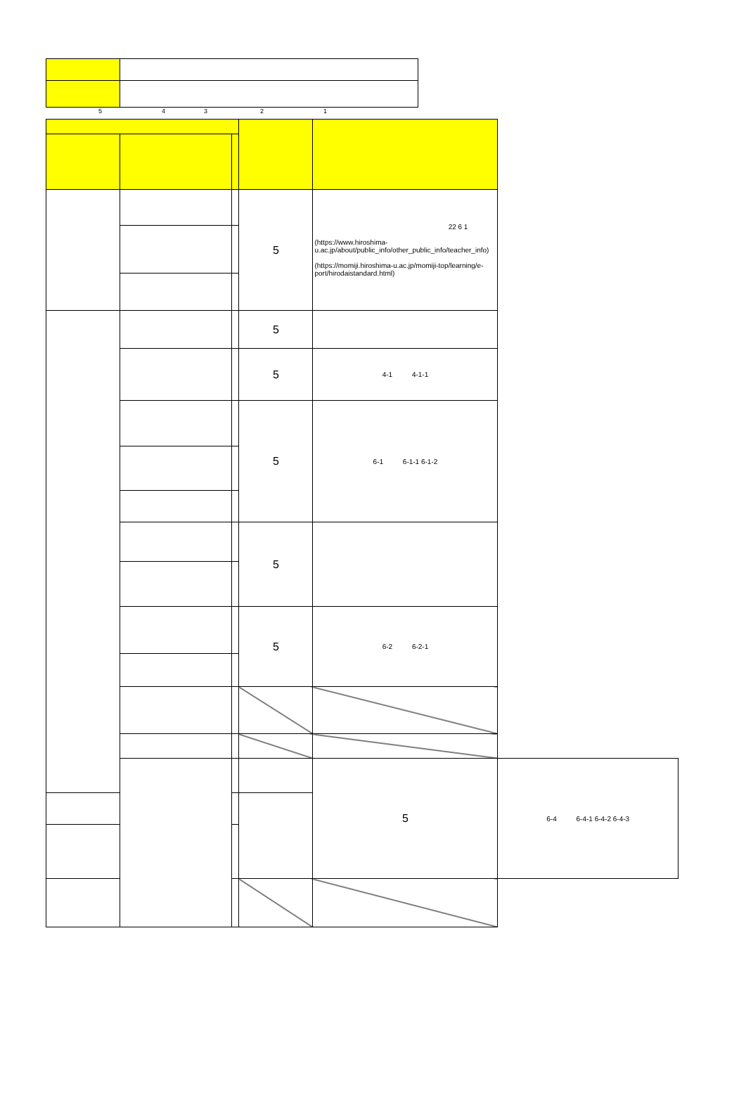5 4 3 2 1
| | | | 5 | 22 6 1 (https://www.hiroshima-u.ac.jp/about/public_info/other_public_info/teacher_info) (https://momiji.hiroshima-u.ac.jp/momiji-top/learning/e-port/hirodaistandard.html) | |
| | | | 5 | | |
| | | | 5 | 4-1 4-1-1 | |
| | | | 5 | 6-1 6-1-1 6-1-2 | |
| | | | 5 | | |
| | | | 5 | 6-2 6-2-1 | |
| | | | | 5 | 6-4 6-4-1 6-4-2 6-4-3 |